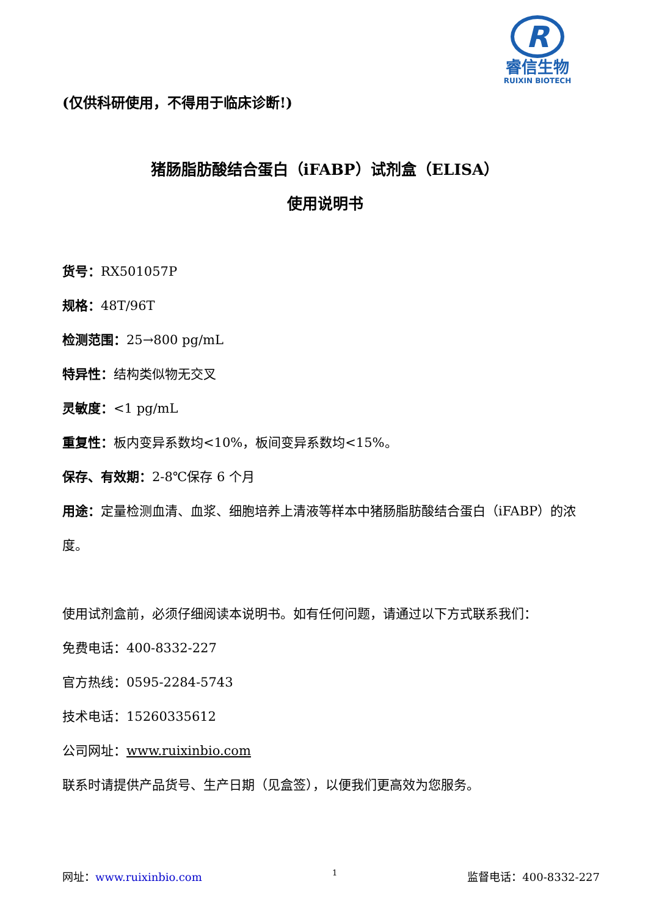R
睿信生物
RUIXIN BIOTECH
(仅供科研使用，不得用于临床诊断!)
猪肠脂肪酸结合蛋白（iFABP）试剂盒（ELISA）
使用说明书
货号：RX501057P
规格：48T/96T
检测范围：25→800 pg/mL
特异性：结构类似物无交叉
灵敏度：<1 pg/mL
重复性：板内变异系数均<10%，板间变异系数均<15%。
保存、有效期：2-8℃保存 6 个月
用途：定量检测血清、血浆、细胞培养上清液等样本中猪肠脂肪酸结合蛋白（iFABP）的浓度。
使用试剂盒前，必须仔细阅读本说明书。如有任何问题，请通过以下方式联系我们：
免费电话：400-8332-227
官方热线：0595-2284-5743
技术电话：15260335612
公司网址：www.ruixinbio.com
联系时请提供产品货号、生产日期（见盒签），以便我们更高效为您服务。
网址：www.ruixinbio.com 1 监督电话：400-8332-227